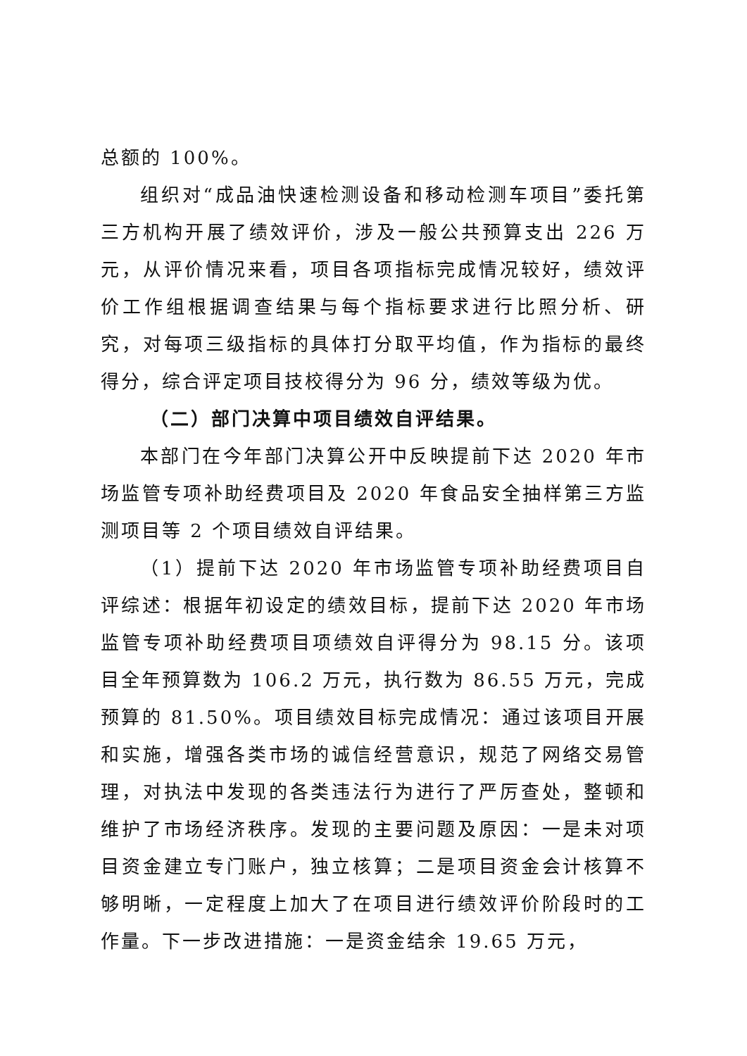总额的 100%。
组织对“成品油快速检测设备和移动检测车项目”委托第三方机构开展了绩效评价，涉及一般公共预算支出 226 万元，从评价情况来看，项目各项指标完成情况较好，绩效评价工作组根据调查结果与每个指标要求进行比照分析、研究，对每项三级指标的具体打分取平均值，作为指标的最终得分，综合评定项目技校得分为 96 分，绩效等级为优。
（二）部门决算中项目绩效自评结果。
本部门在今年部门决算公开中反映提前下达 2020 年市场监管专项补助经费项目及 2020 年食品安全抽样第三方监测项目等 2 个项目绩效自评结果。
（1）提前下达 2020 年市场监管专项补助经费项目自评综述：根据年初设定的绩效目标，提前下达 2020 年市场监管专项补助经费项目项绩效自评得分为 98.15 分。该项目全年预算数为 106.2 万元，执行数为 86.55 万元，完成预算的 81.50%。项目绩效目标完成情况：通过该项目开展和实施，增强各类市场的诚信经营意识，规范了网络交易管理，对执法中发现的各类违法行为进行了严厉查处，整顿和维护了市场经济秩序。发现的主要问题及原因：一是未对项目资金建立专门账户，独立核算；二是项目资金会计核算不够明晰，一定程度上加大了在项目进行绩效评价阶段时的工作量。下一步改进措施：一是资金结余 19.65 万元，